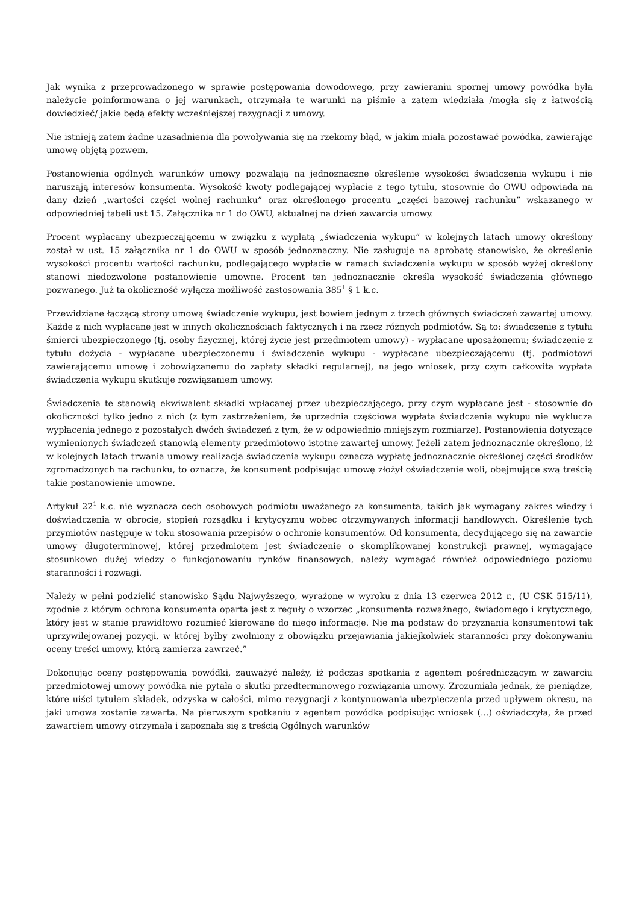Jak wynika z przeprowadzonego w sprawie postępowania dowodowego, przy zawieraniu spornej umowy powódka była należycie poinformowana o jej warunkach, otrzymała te warunki na piśmie a zatem wiedziała /mogła się z łatwością dowiedzieć/ jakie będą efekty wcześniejszej rezygnacji z umowy.
Nie istnieją zatem żadne uzasadnienia dla powoływania się na rzekomy błąd, w jakim miała pozostawać powódka, zawierając umowę objętą pozwem.
Postanowienia ogólnych warunków umowy pozwalają na jednoznaczne określenie wysokości świadczenia wykupu i nie naruszają interesów konsumenta. Wysokość kwoty podlegającej wypłacie z tego tytułu, stosownie do OWU odpowiada na dany dzień „wartości części wolnej rachunku” oraz określonego procentu „części bazowej rachunku” wskazanego w odpowiedniej tabeli ust 15. Załącznika nr 1 do OWU, aktualnej na dzień zawarcia umowy.
Procent wypłacany ubezpieczającemu w związku z wypłatą „świadczenia wykupu” w kolejnych latach umowy określony został w ust. 15 załącznika nr 1 do OWU w sposób jednoznaczny. Nie zasługuje na aprobatę stanowisko, że określenie wysokości procentu wartości rachunku, podlegającego wypłacie w ramach świadczenia wykupu w sposób wyżej określony stanowi niedozwolone postanowienie umowne. Procent ten jednoznacznie określa wysokość świadczenia głównego pozwanego. Już ta okoliczność wyłącza możliwość zastosowania 385<sup>1</sup> § 1 k.c.
Przewidziane łączącą strony umową świadczenie wykupu, jest bowiem jednym z trzech głównych świadczeń zawartej umowy. Każde z nich wypłacane jest w innych okolicznościach faktycznych i na rzecz różnych podmiotów. Są to: świadczenie z tytułu śmierci ubezpieczonego (tj. osoby fizycznej, której życie jest przedmiotem umowy) - wypłacane uposażonemu; świadczenie z tytułu dożycia - wypłacane ubezpieczonemu i świadczenie wykupu - wypłacane ubezpieczającemu (tj. podmiotowi zawierającemu umowę i zobowiązanemu do zapłaty składki regularnej), na jego wniosek, przy czym całkowita wypłata świadczenia wykupu skutkuje rozwiązaniem umowy.
Świadczenia te stanowią ekwiwalent składki wpłacanej przez ubezpieczającego, przy czym wypłacane jest - stosownie do okoliczności tylko jedno z nich (z tym zastrzeżeniem, że uprzednia częściowa wypłata świadczenia wykupu nie wyklucza wypłacenia jednego z pozostałych dwóch świadczeń z tym, że w odpowiednio mniejszym rozmiarze). Postanowienia dotyczące wymienionych świadczeń stanowią elementy przedmiotowo istotne zawartej umowy. Jeżeli zatem jednoznacznie określono, iż w kolejnych latach trwania umowy realizacja świadczenia wykupu oznacza wypłatę jednoznacznie określonej części środków zgromadzonych na rachunku, to oznacza, że konsument podpisując umowę złożył oświadczenie woli, obejmujące swą treścią takie postanowienie umowne.
Artykuł 22<sup>1</sup> k.c. nie wyznacza cech osobowych podmiotu uważanego za konsumenta, takich jak wymagany zakres wiedzy i doświadczenia w obrocie, stopień rozsądku i krytycyzmu wobec otrzymywanych informacji handlowych. Określenie tych przymiotów następuje w toku stosowania przepisów o ochronie konsumentów. Od konsumenta, decydującego się na zawarcie umowy długoterminowej, której przedmiotem jest świadczenie o skomplikowanej konstrukcji prawnej, wymagające stosunkowo dużej wiedzy o funkcjonowaniu rynków finansowych, należy wymagać również odpowiedniego poziomu staranności i rozwagi.
Należy w pełni podzielić stanowisko Sądu Najwyższego, wyrażone w wyroku z dnia 13 czerwca 2012 r., (U CSK 515/11), zgodnie z którym ochrona konsumenta oparta jest z reguły o wzorzec „konsumenta rozważnego, świadomego i krytycznego, który jest w stanie prawidłowo rozumieć kierowane do niego informacje. Nie ma podstaw do przyznania konsumentowi tak uprzywilejowanej pozycji, w której byłby zwolniony z obowiązku przejawiania jakiejkolwiek staranności przy dokonywaniu oceny treści umowy, którą zamierza zawrzeć.”
Dokonując oceny postępowania powódki, zauważyć należy, iż podczas spotkania z agentem pośredniczącym w zawarciu przedmiotowej umowy powódka nie pytała o skutki przedterminowego rozwiązania umowy. Zrozumiała jednak, że pieniądze, które uiści tytułem składek, odzyska w całości, mimo rezygnacji z kontynuowania ubezpieczenia przed upływem okresu, na jaki umowa zostanie zawarta. Na pierwszym spotkaniu z agentem powódka podpisując wniosek (...) oświadczyła, że przed zawarciem umowy otrzymała i zapoznała się z treścią Ogólnych warunków